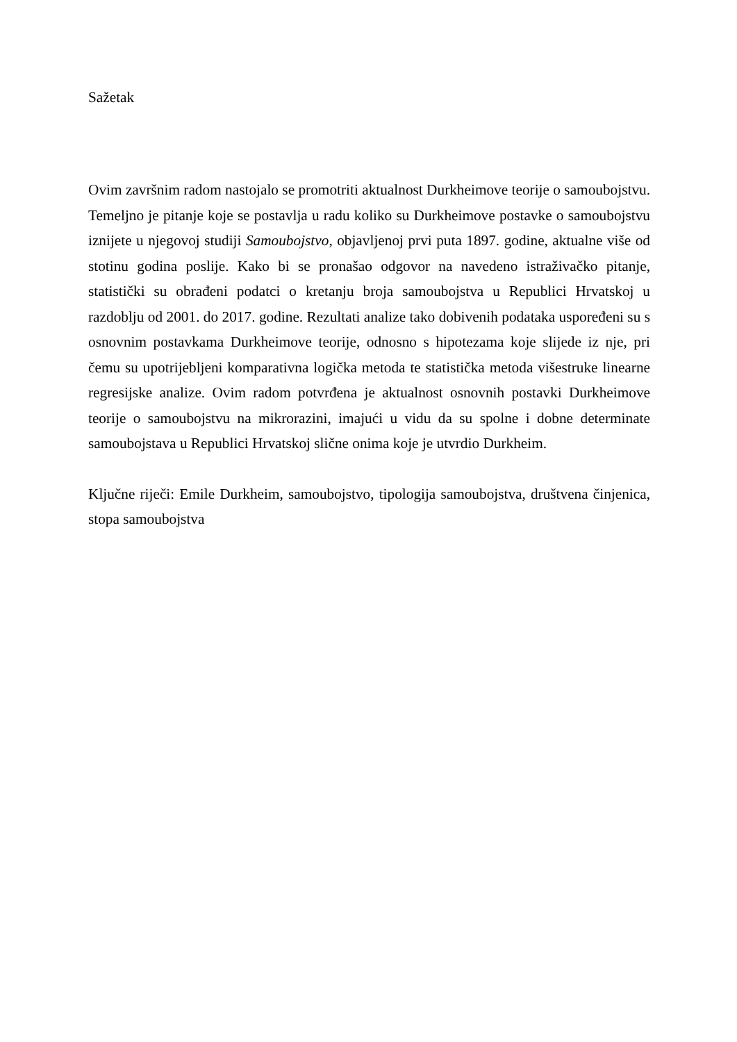Sažetak
Ovim završnim radom nastojalo se promotriti aktualnost Durkheimove teorije o samoubojstvu. Temeljno je pitanje koje se postavlja u radu koliko su Durkheimove postavke o samoubojstvu iznijete u njegovoj studiji Samoubojstvo, objavljenoj prvi puta 1897. godine, aktualne više od stotinu godina poslije. Kako bi se pronašao odgovor na navedeno istraživačko pitanje, statistički su obrađeni podatci o kretanju broja samoubojstva u Republici Hrvatskoj u razdoblju od 2001. do 2017. godine. Rezultati analize tako dobivenih podataka uspoređeni su s osnovnim postavkama Durkheimove teorije, odnosno s hipotezama koje slijede iz nje, pri čemu su upotrijebljeni komparativna logička metoda te statistička metoda višestruke linearne regresijske analize. Ovim radom potvrđena je aktualnost osnovnih postavki Durkheimove teorije o samoubojstvu na mikrorazini, imajući u vidu da su spolne i dobne determinate samoubojstava u Republici Hrvatskoj slične onima koje je utvrdio Durkheim.
Ključne riječi: Emile Durkheim, samoubojstvo, tipologija samoubojstva, društvena činjenica, stopa samoubojstva